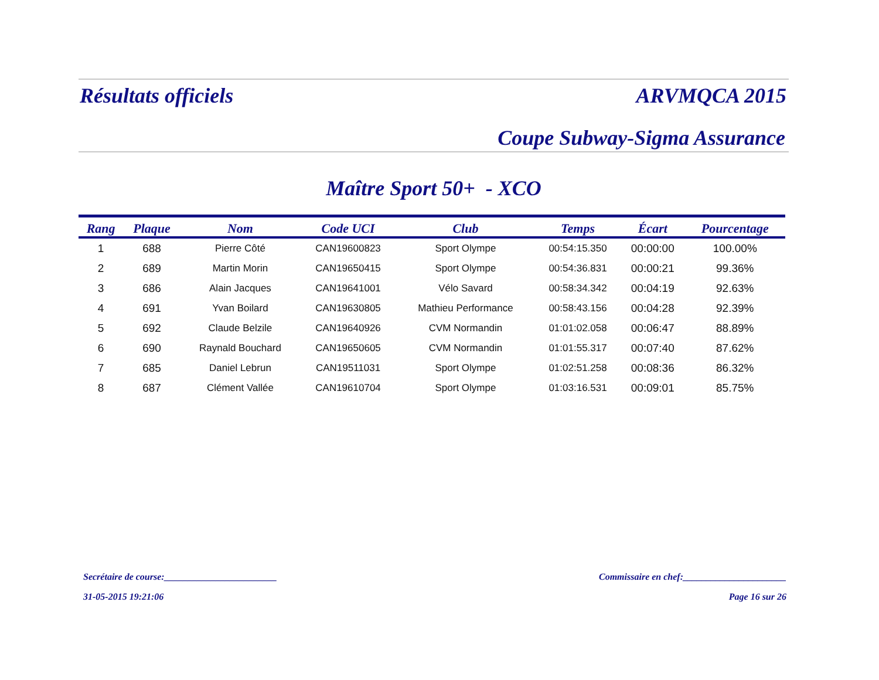Résultats officiels ARVMQCA 2015
Coupe Subway-Sigma Assurance
Maître Sport 50+ - XCO
| Rang | Plaque | Nom | Code UCI | Club | Temps | Écart | Pourcentage |
| --- | --- | --- | --- | --- | --- | --- | --- |
| 1 | 688 | Pierre Côté | CAN19600823 | Sport Olympe | 00:54:15.350 | 00:00:00 | 100.00% |
| 2 | 689 | Martin Morin | CAN19650415 | Sport Olympe | 00:54:36.831 | 00:00:21 | 99.36% |
| 3 | 686 | Alain Jacques | CAN19641001 | Vélo Savard | 00:58:34.342 | 00:04:19 | 92.63% |
| 4 | 691 | Yvan Boilard | CAN19630805 | Mathieu Performance | 00:58:43.156 | 00:04:28 | 92.39% |
| 5 | 692 | Claude Belzile | CAN19640926 | CVM Normandin | 01:01:02.058 | 00:06:47 | 88.89% |
| 6 | 690 | Raynald Bouchard | CAN19650605 | CVM Normandin | 01:01:55.317 | 00:07:40 | 87.62% |
| 7 | 685 | Daniel Lebrun | CAN19511031 | Sport Olympe | 01:02:51.258 | 00:08:36 | 86.32% |
| 8 | 687 | Clément Vallée | CAN19610704 | Sport Olympe | 01:03:16.531 | 00:09:01 | 85.75% |
Secrétaire de course:________________________ Commissaire en chef:______________________
31-05-2015 19:21:06 Page 16 sur 26